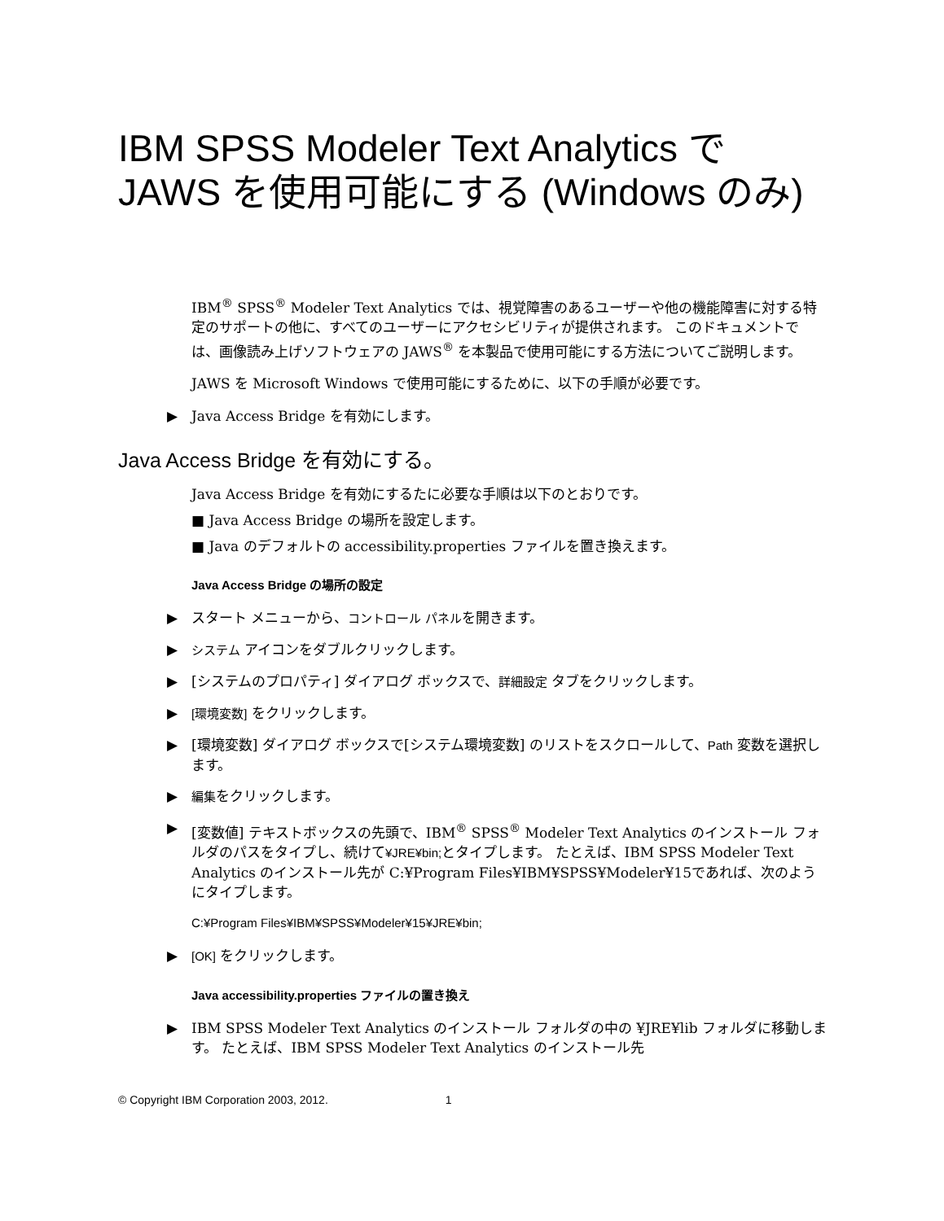IBM SPSS Modeler Text Analytics で JAWS を使用可能にする (Windows のみ)
IBM<sup>®</sup> SPSS<sup>®</sup> Modeler Text Analytics では、視覚障害のあるユーザーや他の機能障害に対する特定のサポートの他に、すべてのユーザーにアクセシビリティが提供されます。 このドキュメントでは、画像読み上げソフトウェアの JAWS<sup>®</sup> を本製品で使用可能にする方法についてご説明します。
JAWS を Microsoft Windows で使用可能にするために、以下の手順が必要です。
▶ Java Access Bridge を有効にします。
Java Access Bridge を有効にする。
Java Access Bridge を有効にするたに必要な手順は以下のとおりです。
■ Java Access Bridge の場所を設定します。
■ Java のデフォルトの accessibility.properties ファイルを置き換えます。
Java Access Bridge の場所の設定
▶ スタート メニューから、コントロール パネルを開きます。
▶ システム アイコンをダブルクリックします。
▶ [システムのプロパティ] ダイアログ ボックスで、詳細設定 タブをクリックします。
▶ [環境変数] をクリックします。
▶ [環境変数] ダイアログ ボックスで[システム環境変数] のリストをスクロールして、Path 変数を選択します。
▶ 編集をクリックします。
▶ [変数値] テキストボックスの先頭で、IBM<sup>®</sup> SPSS<sup>®</sup> Modeler Text Analytics のインストール フォルダのパスをタイプし、続けて¥JRE¥bin; とタイプします。 たとえば、IBM SPSS Modeler Text Analytics のインストール先が C:¥Program Files¥IBM¥SPSS¥Modeler¥15であれば、次のようにタイプします。
C:¥Program Files¥IBM¥SPSS¥Modeler¥15¥JRE¥bin;
▶ [OK] をクリックします。
Java accessibility.properties ファイルの置き換え
▶ IBM SPSS Modeler Text Analytics のインストール フォルダの中の ¥JRE¥lib フォルダに移動します。 たとえば、IBM SPSS Modeler Text Analytics のインストール先
© Copyright IBM Corporation 2003, 2012. 1